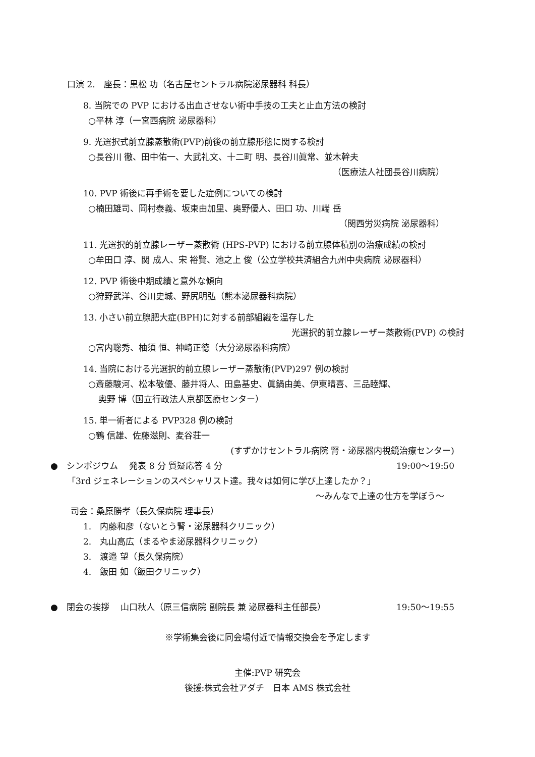口演 2.　座長：黒松 功（名古屋セントラル病院泌尿器科 科長）
8. 当院での PVP における出血させない術中手技の工夫と止血方法の検討
○平林 淳（一宮西病院 泌尿器科）
9. 光選択式前立腺蒸散術(PVP)前後の前立腺形態に関する検討
○長谷川 徹、田中佑一、大武礼文、十二町 明、長谷川眞常、並木幹夫
（医療法人社団長谷川病院）
10. PVP 術後に再手術を要した症例についての検討
○楠田雄司、岡村泰義、坂東由加里、奥野優人、田口 功、川端 岳
（関西労災病院 泌尿器科）
11. 光選択的前立腺レーザー蒸散術 (HPS-PVP) における前立腺体積別の治療成績の検討
○牟田口 淳、関 成人、宋 裕賢、池之上 俊（公立学校共済組合九州中央病院 泌尿器科）
12. PVP 術後中期成績と意外な傾向
○狩野武洋、谷川史城、野尻明弘（熊本泌尿器科病院）
13. 小さい前立腺肥大症(BPH)に対する前部組織を温存した
光選択的前立腺レーザー蒸散術(PVP) の検討
○宮内聡秀、柚須 恒、神崎正徳（大分泌尿器科病院）
14. 当院における光選択的前立腺レーザー蒸散術(PVP)297 例の検討
○斎藤駿河、松本敬優、藤井将人、田島基史、眞鍋由美、伊東晴喜、三品睦輝、
奥野 博（国立行政法人京都医療センター）
15. 単一術者による PVP328 例の検討
○鶴 信雄、佐藤滋則、麦谷荘一
(すずかけセントラル病院 腎・泌尿器内視鏡治療センター)
●　シンポジウム　 発表 8 分 質疑応答 4 分 19:00～19:50
「3rd ジェネレーションのスペシャリスト達。我々は如何に学び上達したか？」
～みんなで上達の仕方を学ぼう～
司会：桑原勝孝（長久保病院 理事長）
1.　内藤和彦（ないとう腎・泌尿器科クリニック）
2.　丸山高広（まるやま泌尿器科クリニック）
3.　渡邉 望（長久保病院）
4.　飯田 如（飯田クリニック）
●　閉会の挨拶　 山口秋人（原三信病院 副院長 兼 泌尿器科主任部長） 19:50～19:55
※学術集会後に同会場付近で情報交換会を予定します
主催:PVP 研究会
後援:株式会社アダチ　日本 AMS 株式会社